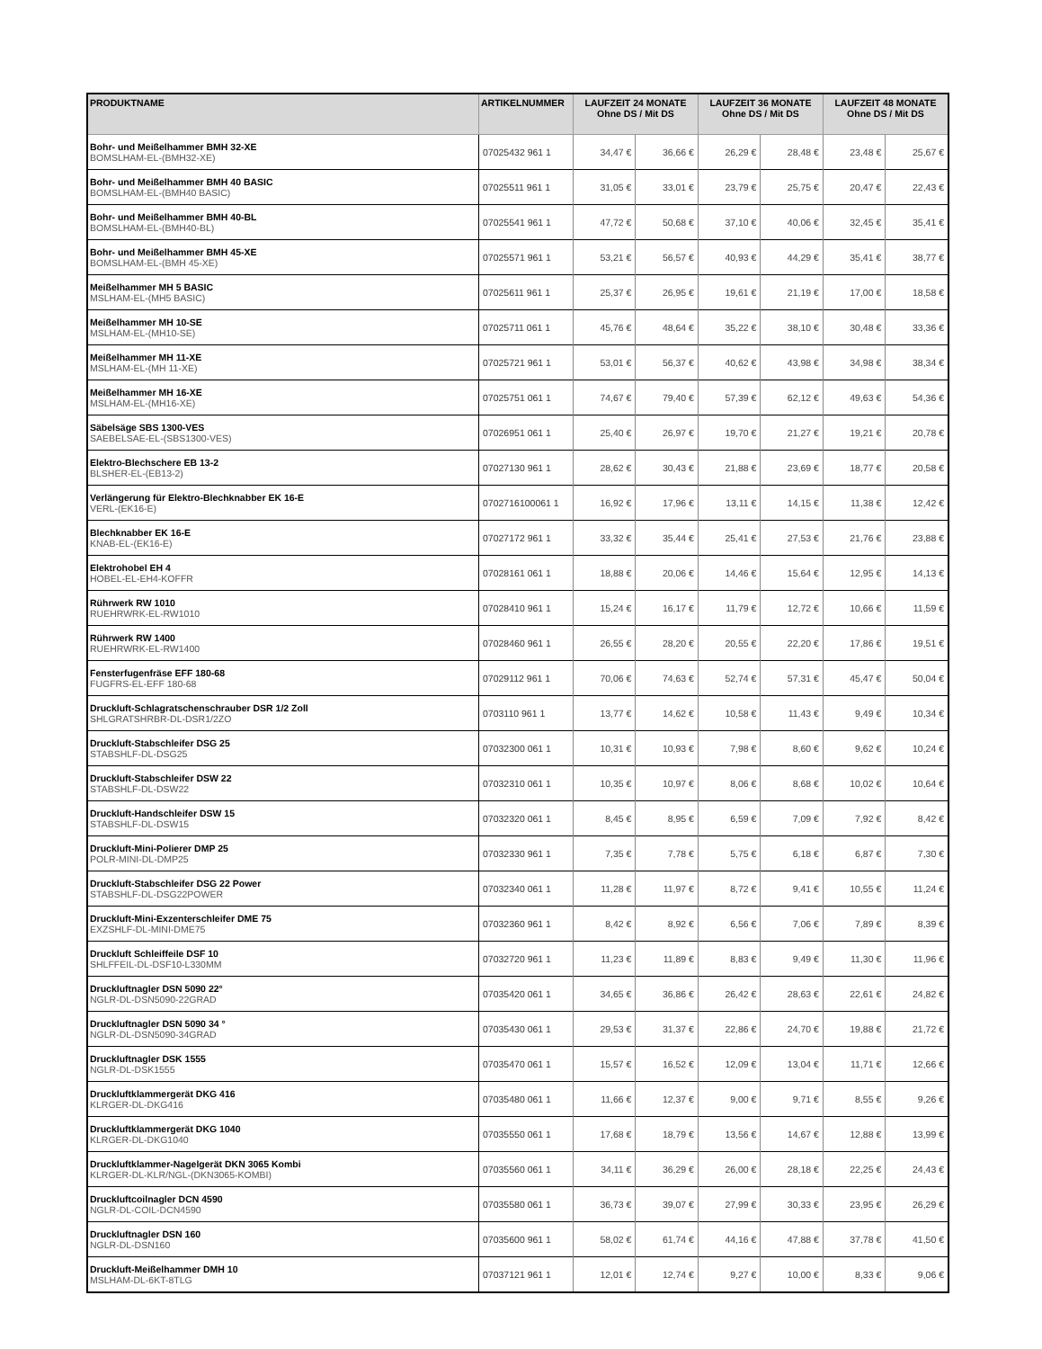| PRODUKTNAME | ARTIKELNUMMER | LAUFZEIT 24 MONATE Ohne DS / Mit DS | | LAUFZEIT 36 MONATE Ohne DS / Mit DS | | LAUFZEIT 48 MONATE Ohne DS / Mit DS | |
| --- | --- | --- | --- | --- | --- | --- | --- |
| Bohr- und Meißelhammer BMH 32-XE BOMSLHAM-EL-(BMH32-XE) | 07025432 961 1 | 34,47 € | 36,66 € | 26,29 € | 28,48 € | 23,48 € | 25,67 € |
| Bohr- und Meißelhammer BMH 40 BASIC BOMSLHAM-EL-(BMH40 BASIC) | 07025511 961 1 | 31,05 € | 33,01 € | 23,79 € | 25,75 € | 20,47 € | 22,43 € |
| Bohr- und Meißelhammer BMH 40-BL BOMSLHAM-EL-(BMH40-BL) | 07025541 961 1 | 47,72 € | 50,68 € | 37,10 € | 40,06 € | 32,45 € | 35,41 € |
| Bohr- und Meißelhammer BMH 45-XE BOMSLHAM-EL-(BMH 45-XE) | 07025571 961 1 | 53,21 € | 56,57 € | 40,93 € | 44,29 € | 35,41 € | 38,77 € |
| Meißelhammer MH 5 BASIC MSLHAM-EL-(MH5 BASIC) | 07025611 961 1 | 25,37 € | 26,95 € | 19,61 € | 21,19 € | 17,00 € | 18,58 € |
| Meißelhammer MH 10-SE MSLHAM-EL-(MH10-SE) | 07025711 061 1 | 45,76 € | 48,64 € | 35,22 € | 38,10 € | 30,48 € | 33,36 € |
| Meißelhammer MH 11-XE MSLHAM-EL-(MH 11-XE) | 07025721 961 1 | 53,01 € | 56,37 € | 40,62 € | 43,98 € | 34,98 € | 38,34 € |
| Meißelhammer MH 16-XE MSLHAM-EL-(MH16-XE) | 07025751 061 1 | 74,67 € | 79,40 € | 57,39 € | 62,12 € | 49,63 € | 54,36 € |
| Säbelsäge SBS 1300-VES SAEBELSAE-EL-(SBS1300-VES) | 07026951 061 1 | 25,40 € | 26,97 € | 19,70 € | 21,27 € | 19,21 € | 20,78 € |
| Elektro-Blechschere EB 13-2 BLSHER-EL-(EB13-2) | 07027130 961 1 | 28,62 € | 30,43 € | 21,88 € | 23,69 € | 18,77 € | 20,58 € |
| Verlängerung für Elektro-Blechknabber EK 16-E VERL-(EK16-E) | 0702716100061 1 | 16,92 € | 17,96 € | 13,11 € | 14,15 € | 11,38 € | 12,42 € |
| Blechknabber EK 16-E KNAB-EL-(EK16-E) | 07027172 961 1 | 33,32 € | 35,44 € | 25,41 € | 27,53 € | 21,76 € | 23,88 € |
| Elektrohobel EH 4 HOBEL-EL-EH4-KOFFR | 07028161 061 1 | 18,88 € | 20,06 € | 14,46 € | 15,64 € | 12,95 € | 14,13 € |
| Rührwerk RW 1010 RUEHRWRK-EL-RW1010 | 07028410 961 1 | 15,24 € | 16,17 € | 11,79 € | 12,72 € | 10,66 € | 11,59 € |
| Rührwerk RW 1400 RUEHRWRK-EL-RW1400 | 07028460 961 1 | 26,55 € | 28,20 € | 20,55 € | 22,20 € | 17,86 € | 19,51 € |
| Fensterfugenfräse EFF 180-68 FUGFRS-EL-EFF 180-68 | 07029112 961 1 | 70,06 € | 74,63 € | 52,74 € | 57,31 € | 45,47 € | 50,04 € |
| Druckluft-Schlagratschenschrauber DSR 1/2 Zoll SHLGRATSHRBR-DL-DSR1/2ZO | 0703110 961 1 | 13,77 € | 14,62 € | 10,58 € | 11,43 € | 9,49 € | 10,34 € |
| Druckluft-Stabschleifer DSG 25 STABSHLF-DL-DSG25 | 07032300 061 1 | 10,31 € | 10,93 € | 7,98 € | 8,60 € | 9,62 € | 10,24 € |
| Druckluft-Stabschleifer DSW 22 STABSHLF-DL-DSW22 | 07032310 061 1 | 10,35 € | 10,97 € | 8,06 € | 8,68 € | 10,02 € | 10,64 € |
| Druckluft-Handschleifer DSW 15 STABSHLF-DL-DSW15 | 07032320 061 1 | 8,45 € | 8,95 € | 6,59 € | 7,09 € | 7,92 € | 8,42 € |
| Druckluft-Mini-Polierer DMP 25 POLR-MINI-DL-DMP25 | 07032330 961 1 | 7,35 € | 7,78 € | 5,75 € | 6,18 € | 6,87 € | 7,30 € |
| Druckluft-Stabschleifer DSG 22 Power STABSHLF-DL-DSG22POWER | 07032340 061 1 | 11,28 € | 11,97 € | 8,72 € | 9,41 € | 10,55 € | 11,24 € |
| Druckluft-Mini-Exzenterschleifer DME 75 EXZSHLF-DL-MINI-DME75 | 07032360 961 1 | 8,42 € | 8,92 € | 6,56 € | 7,06 € | 7,89 € | 8,39 € |
| Druckluft Schleiffeile DSF 10 SHLFFEIL-DL-DSF10-L330MM | 07032720 961 1 | 11,23 € | 11,89 € | 8,83 € | 9,49 € | 11,30 € | 11,96 € |
| Druckluftnagler DSN 5090 22° NGLR-DL-DSN5090-22GRAD | 07035420 061 1 | 34,65 € | 36,86 € | 26,42 € | 28,63 € | 22,61 € | 24,82 € |
| Druckluftnagler DSN 5090 34 ° NGLR-DL-DSN5090-34GRAD | 07035430 061 1 | 29,53 € | 31,37 € | 22,86 € | 24,70 € | 19,88 € | 21,72 € |
| Druckluftnagler DSK 1555 NGLR-DL-DSK1555 | 07035470 061 1 | 15,57 € | 16,52 € | 12,09 € | 13,04 € | 11,71 € | 12,66 € |
| Druckluftklammergerät DKG 416 KLRGER-DL-DKG416 | 07035480 061 1 | 11,66 € | 12,37 € | 9,00 € | 9,71 € | 8,55 € | 9,26 € |
| Druckluftklammergerät DKG 1040 KLRGER-DL-DKG1040 | 07035550 061 1 | 17,68 € | 18,79 € | 13,56 € | 14,67 € | 12,88 € | 13,99 € |
| Druckluftklammer-Nagelgerät DKN 3065 Kombi KLRGER-DL-KLR/NGL-(DKN3065-KOMBI) | 07035560 061 1 | 34,11 € | 36,29 € | 26,00 € | 28,18 € | 22,25 € | 24,43 € |
| Druckluftcoilnagler DCN 4590 NGLR-DL-COIL-DCN4590 | 07035580 061 1 | 36,73 € | 39,07 € | 27,99 € | 30,33 € | 23,95 € | 26,29 € |
| Druckluftnagler DSN 160 NGLR-DL-DSN160 | 07035600 961 1 | 58,02 € | 61,74 € | 44,16 € | 47,88 € | 37,78 € | 41,50 € |
| Druckluft-Meißelhammer DMH 10 MSLHAM-DL-6KT-8TLG | 07037121 961 1 | 12,01 € | 12,74 € | 9,27 € | 10,00 € | 8,33 € | 9,06 € |